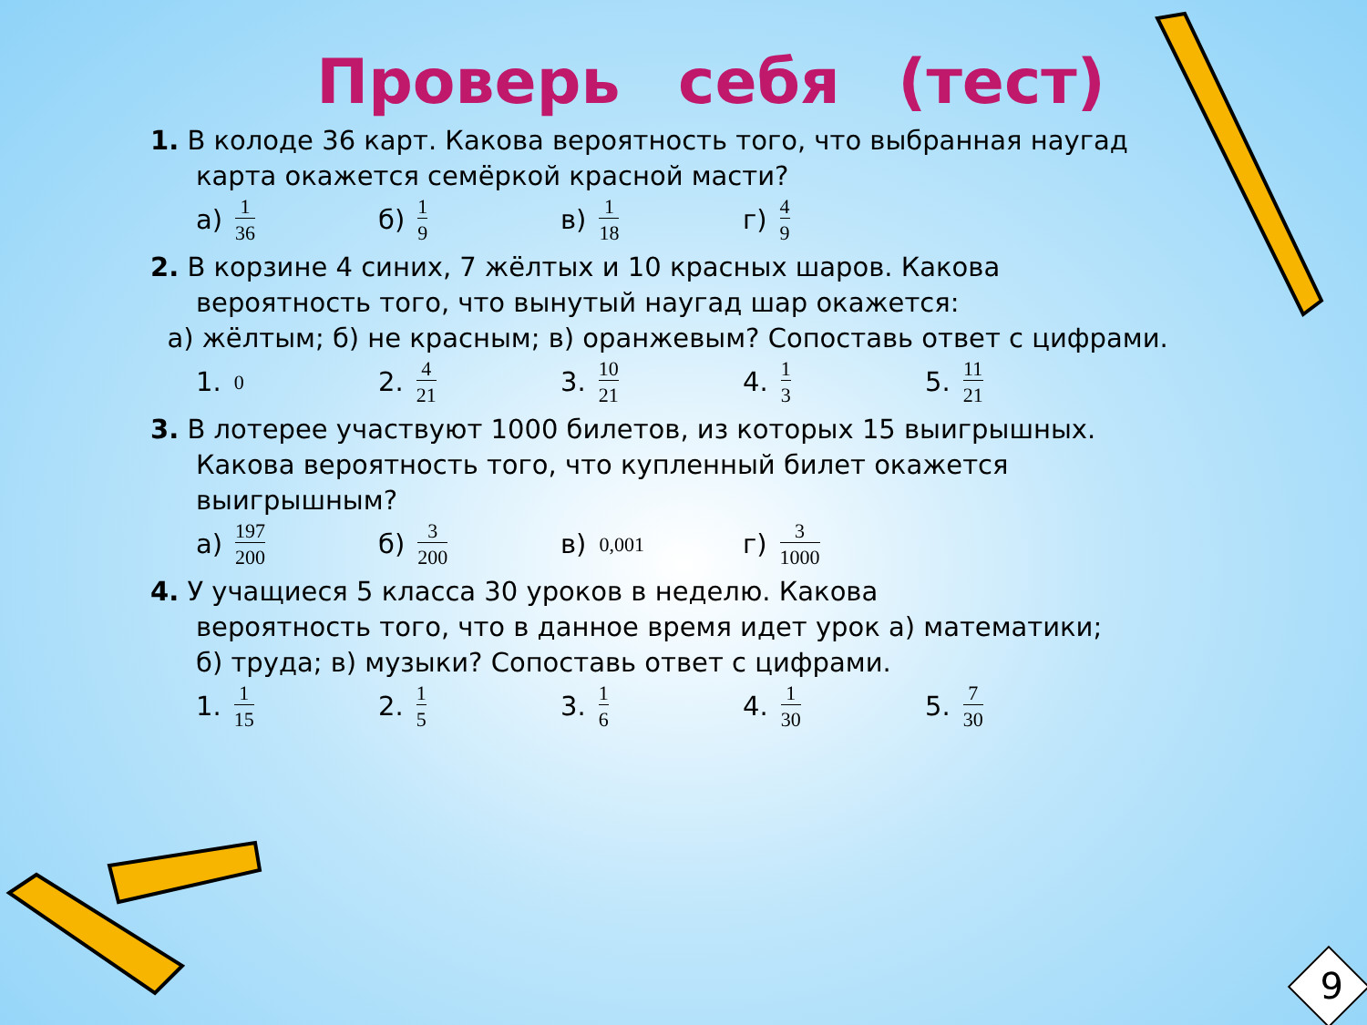Проверь себя (тест)
1. В колоде 36 карт. Какова вероятность того, что выбранная наугад
карта окажется семёркой красной масти?
а) 1 36 б) 1 9 в) 1 18 г) 4 9
2. В корзине 4 синих, 7 жёлтых и 10 красных шаров. Какова
вероятность того, что вынутый наугад шар окажется:
а) жёлтым; б) не красным; в) оранжевым? Сопоставь ответ с цифрами.
1. 0 2. 4 21 3. 10 21 4. 1 3 5. 11 21
3. В лотерее участвуют 1000 билетов, из которых 15 выигрышных.
Какова вероятность того, что купленный билет окажется
выигрышным?
а) 197 200 б) 3 200 в) 0,001 г) 3 1000
4. У учащиеся 5 класса 30 уроков в неделю. Какова
вероятность того, что в данное время идет урок а) математики;
б) труда; в) музыки? Сопоставь ответ с цифрами.
1. 1 15 2. 1 5 3. 1 6 4. 1 30 5. 7 30
9